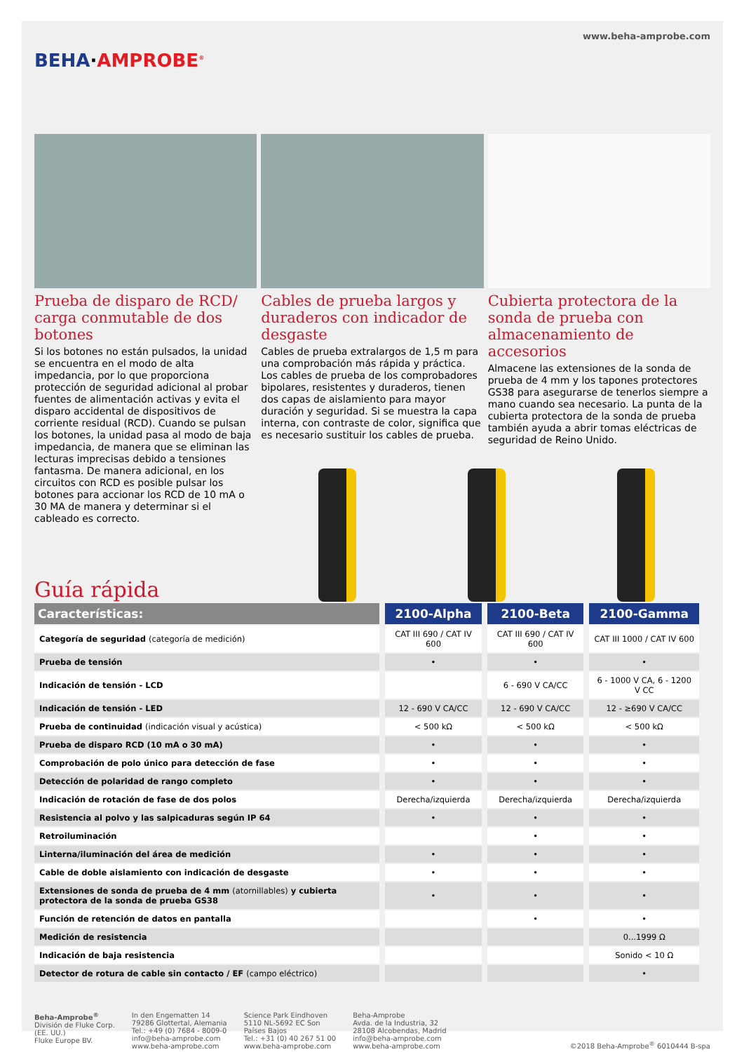www.beha-amprobe.com
BEHA·AMPROBE<sup>®</sup>
Prueba de disparo de RCD/ carga conmutable de dos botones
Si los botones no están pulsados, la unidad se encuentra en el modo de alta impedancia, por lo que proporciona protección de seguridad adicional al probar fuentes de alimentación activas y evita el disparo accidental de dispositivos de corriente residual (RCD). Cuando se pulsan los botones, la unidad pasa al modo de baja impedancia, de manera que se eliminan las lecturas imprecisas debido a tensiones fantasma. De manera adicional, en los circuitos con RCD es posible pulsar los botones para accionar los RCD de 10 mA o 30 MA de manera y determinar si el cableado es correcto.
Cables de prueba largos y duraderos con indicador de desgaste
Cables de prueba extralargos de 1,5 m para una comprobación más rápida y práctica. Los cables de prueba de los comprobadores bipolares, resistentes y duraderos, tienen dos capas de aislamiento para mayor duración y seguridad. Si se muestra la capa interna, con contraste de color, significa que es necesario sustituir los cables de prueba.
Cubierta protectora de la sonda de prueba con almacenamiento de accesorios
Almacene las extensiones de la sonda de prueba de 4 mm y los tapones protectores GS38 para asegurarse de tenerlos siempre a mano cuando sea necesario. La punta de la cubierta protectora de la sonda de prueba también ayuda a abrir tomas eléctricas de seguridad de Reino Unido.
Guía rápida
| Características: | 2100-Alpha | 2100-Beta | 2100-Gamma |
| --- | --- | --- | --- |
| Categoría de seguridad (categoría de medición) | CAT III 690 / CAT IV 600 | CAT III 690 / CAT IV 600 | CAT III 1000 / CAT IV 600 |
| Prueba de tensión | • | • | • |
| Indicación de tensión - LCD | | 6 - 690 V CA/CC | 6 - 1000 V CA, 6 - 1200 V CC |
| Indicación de tensión - LED | 12 - 690 V CA/CC | 12 - 690 V CA/CC | 12 - ≥690 V CA/CC |
| Prueba de continuidad (indicación visual y acústica) | < 500 kΩ | < 500 kΩ | < 500 kΩ |
| Prueba de disparo RCD (10 mA o 30 mA) | • | • | • |
| Comprobación de polo único para detección de fase | • | • | • |
| Detección de polaridad de rango completo | • | • | • |
| Indicación de rotación de fase de dos polos | Derecha/izquierda | Derecha/izquierda | Derecha/izquierda |
| Resistencia al polvo y las salpicaduras según IP 64 | • | • | • |
| Retroiluminación | | • | • |
| Linterna/iluminación del área de medición | • | • | • |
| Cable de doble aislamiento con indicación de desgaste | • | • | • |
| Extensiones de sonda de prueba de 4 mm (atornillables) y cubierta protectora de la sonda de prueba GS38 | • | • | • |
| Función de retención de datos en pantalla | | • | • |
| Medición de resistencia | | | 0...1999 Ω |
| Indicación de baja resistencia | | | Sonido < 10 Ω |
| Detector de rotura de cable sin contacto / EF (campo eléctrico) | | | • |
Beha-Amprobe<sup>®</sup>
División de Fluke Corp.
(EE. UU.)
Fluke Europe BV.
In den Engematten 14
79286 Glottertal, Alemania
Tel.: +49 (0) 7684 - 8009-0
info@beha-amprobe.com
www.beha-amprobe.com
Science Park Eindhoven
5110 NL-5692 EC Son
Países Bajos
Tel.: +31 (0) 40 267 51 00
www.beha-amprobe.com
Beha-Amprobe
Avda. de la Industria, 32
28108 Alcobendas, Madrid
info@beha-amprobe.com
www.beha-amprobe.com
©2018 Beha-Amprobe<sup>®</sup> 6010444 B-spa